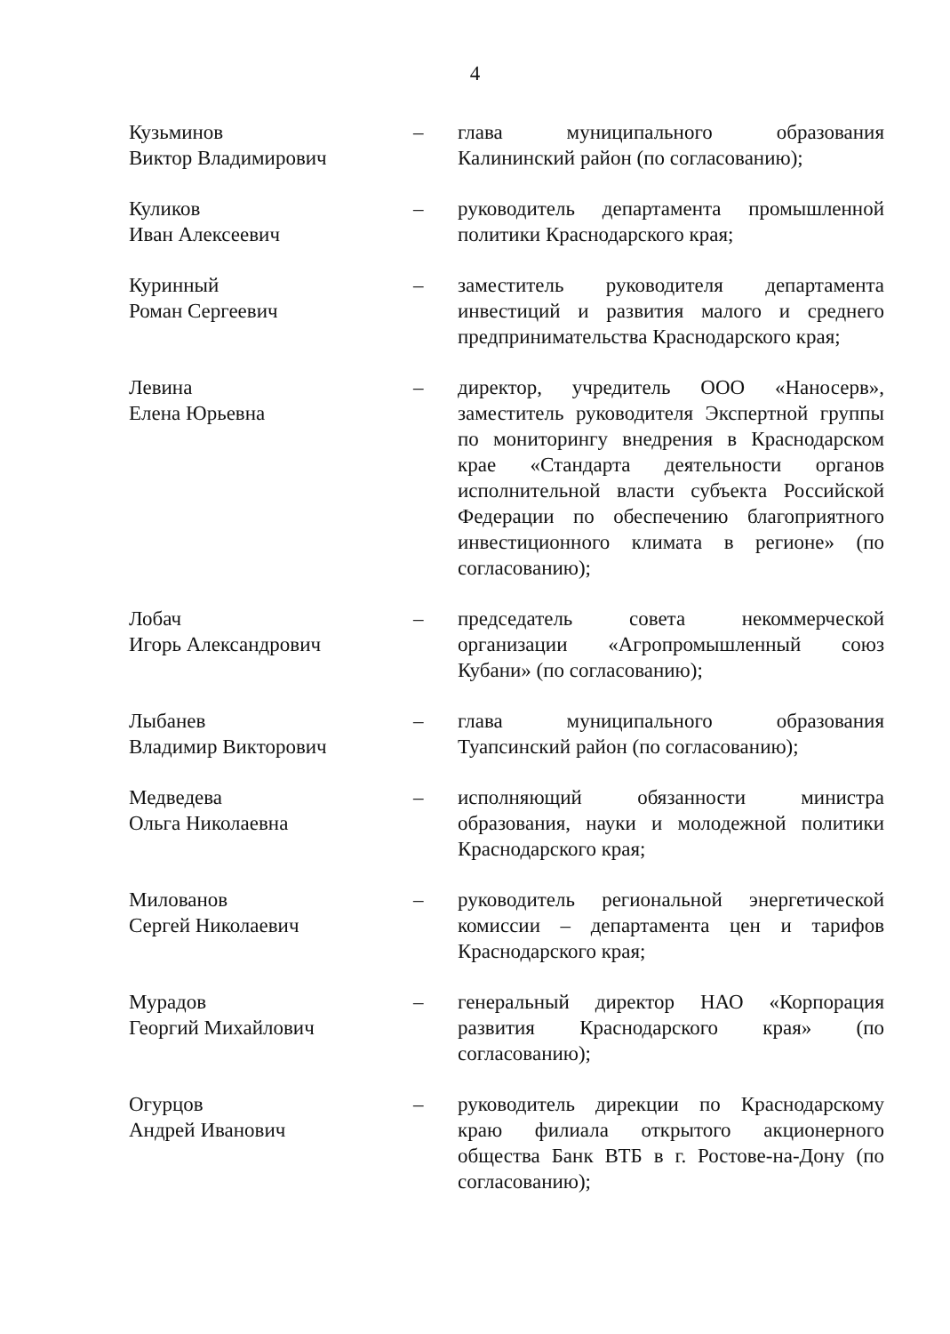4
| Кузьминов Виктор Владимирович | – | глава муниципального образования Калининский район (по согласованию); |
| Куликов Иван Алексеевич | – | руководитель департамента промышленной политики Краснодарского края; |
| Куринный Роман Сергеевич | – | заместитель руководителя департамента инвестиций и развития малого и среднего предпринимательства Краснодарского края; |
| Левина Елена Юрьевна | – | директор, учредитель ООО «Наносерв», заместитель руководителя Экспертной группы по мониторингу внедрения в Краснодарском крае «Стандарта деятельности органов исполнительной власти субъекта Российской Федерации по обеспечению благоприятного инвестиционного климата в регионе» (по согласованию); |
| Лобач Игорь Александрович | – | председатель совета некоммерческой организации «Агропромышленный союз Кубани» (по согласованию); |
| Лыбанев Владимир Викторович | – | глава муниципального образования Туапсинский район (по согласованию); |
| Медведева Ольга Николаевна | – | исполняющий обязанности министра образования, науки и молодежной политики Краснодарского края; |
| Милованов Сергей Николаевич | – | руководитель региональной энергетической комиссии – департамента цен и тарифов Краснодарского края; |
| Мурадов Георгий Михайлович | – | генеральный директор НАО «Корпорация развития Краснодарского края» (по согласованию); |
| Огурцов Андрей Иванович | – | руководитель дирекции по Краснодарскому краю филиала открытого акционерного общества Банк ВТБ в г. Ростове-на-Дону (по согласованию); |